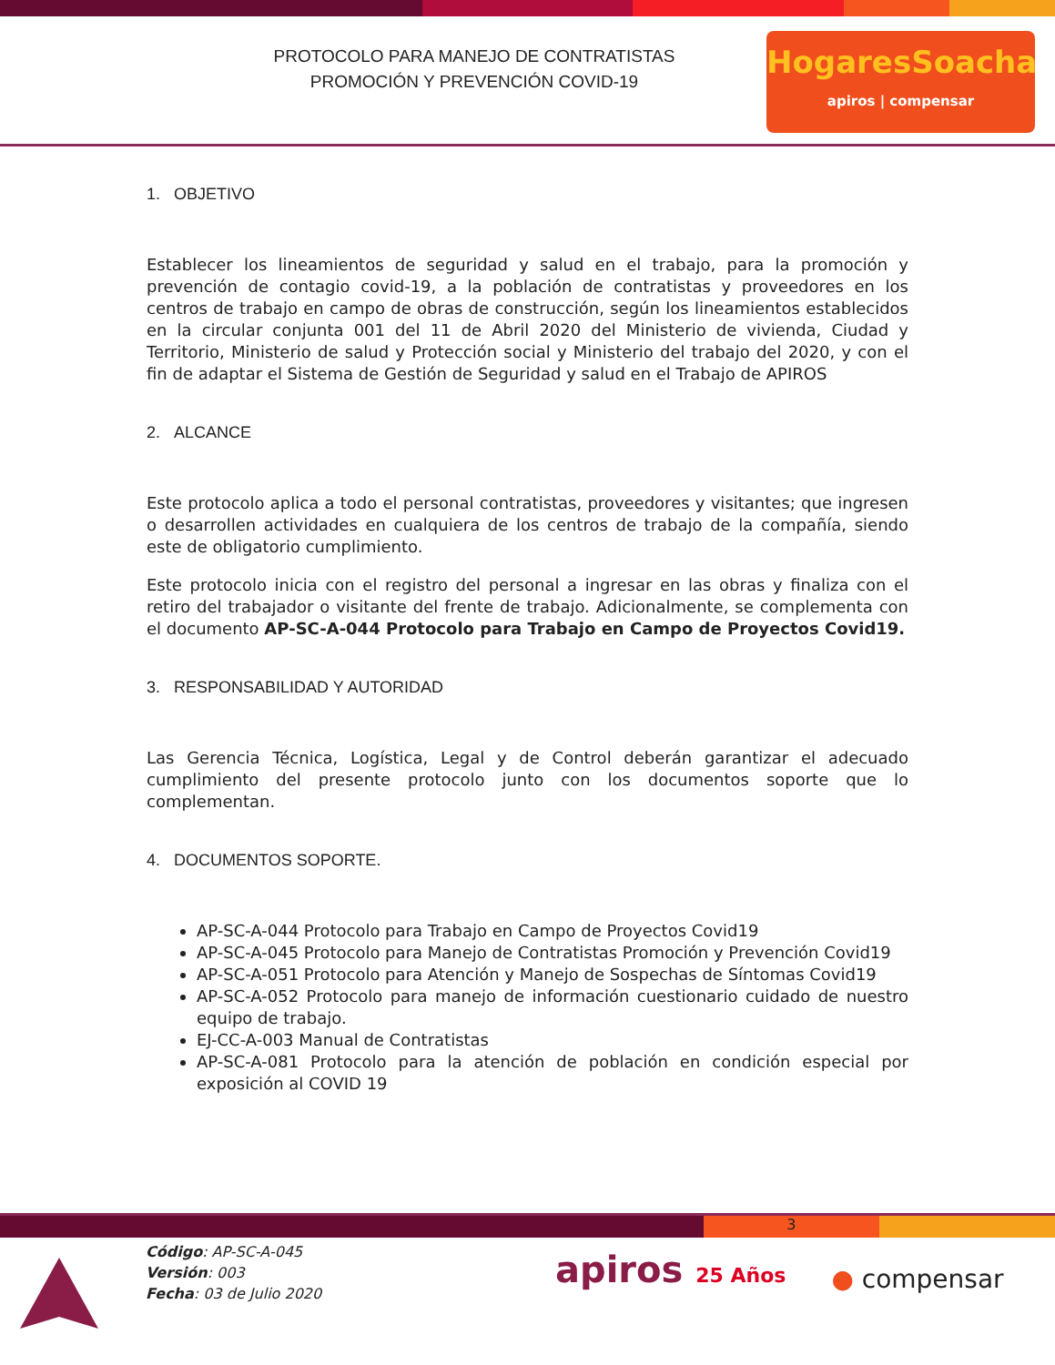PROTOCOLO PARA MANEJO DE CONTRATISTAS
PROMOCIÓN Y PREVENCIÓN COVID-19
HogaresSoacha
apiros | compensar
1. OBJETIVO
Establecer los lineamientos de seguridad y salud en el trabajo, para la promoción y prevención de contagio covid-19, a la población de contratistas y proveedores en los centros de trabajo en campo de obras de construcción, según los lineamientos establecidos en la circular conjunta 001 del 11 de Abril 2020 del Ministerio de vivienda, Ciudad y Territorio, Ministerio de salud y Protección social y Ministerio del trabajo del 2020, y con el fin de adaptar el Sistema de Gestión de Seguridad y salud en el Trabajo de APIROS
2. ALCANCE
Este protocolo aplica a todo el personal contratistas, proveedores y visitantes; que ingresen o desarrollen actividades en cualquiera de los centros de trabajo de la compañía, siendo este de obligatorio cumplimiento.
Este protocolo inicia con el registro del personal a ingresar en las obras y finaliza con el retiro del trabajador o visitante del frente de trabajo. Adicionalmente, se complementa con el documento AP-SC-A-044 Protocolo para Trabajo en Campo de Proyectos Covid19.
3. RESPONSABILIDAD Y AUTORIDAD
Las Gerencia Técnica, Logística, Legal y de Control deberán garantizar el adecuado cumplimiento del presente protocolo junto con los documentos soporte que lo complementan.
4. DOCUMENTOS SOPORTE.
AP-SC-A-044 Protocolo para Trabajo en Campo de Proyectos Covid19
AP-SC-A-045 Protocolo para Manejo de Contratistas Promoción y Prevención Covid19
AP-SC-A-051 Protocolo para Atención y Manejo de Sospechas de Síntomas Covid19
AP-SC-A-052 Protocolo para manejo de información cuestionario cuidado de nuestro equipo de trabajo.
EJ-CC-A-003 Manual de Contratistas
AP-SC-A-081 Protocolo para la atención de población en condición especial por exposición al COVID 19
3
Código: AP-SC-A-045
Versión: 003
Fecha: 03 de Julio 2020
apiros 25 Años
● compensar